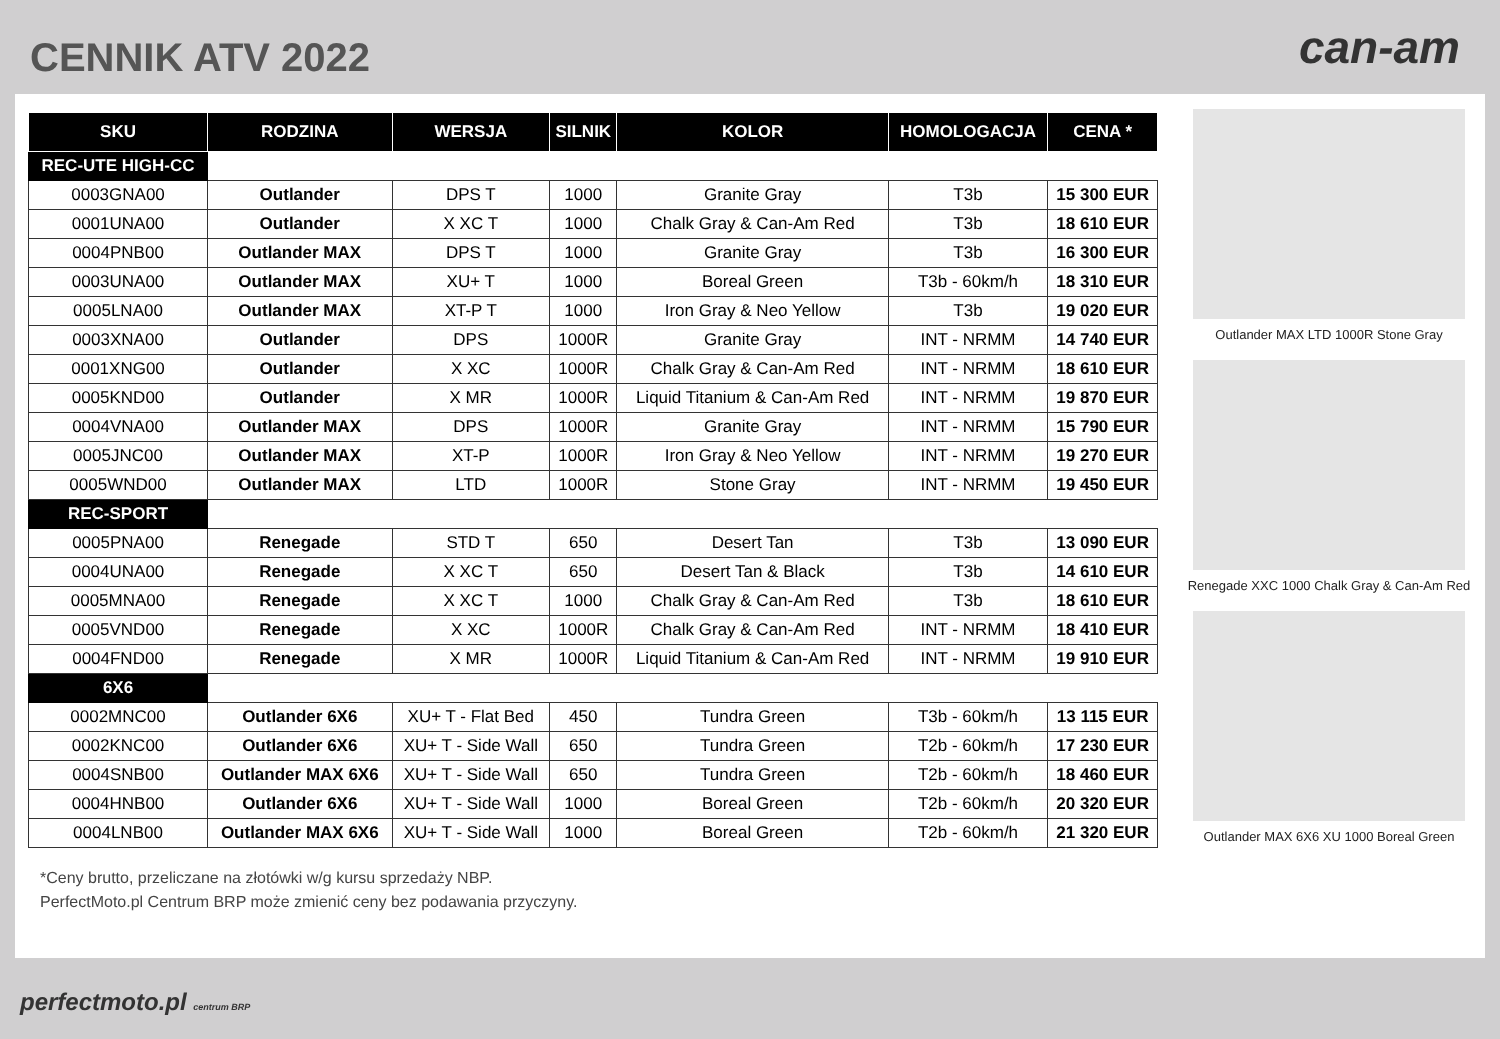CENNIK ATV 2022
can-am
| SKU | RODZINA | WERSJA | SILNIK | KOLOR | HOMOLOGACJA | CENA * |
| --- | --- | --- | --- | --- | --- | --- |
| REC-UTE HIGH-CC | | | | | | |
| 0003GNA00 | Outlander | DPS T | 1000 | Granite Gray | T3b | 15 300 EUR |
| 0001UNA00 | Outlander | X XC T | 1000 | Chalk Gray & Can-Am Red | T3b | 18 610 EUR |
| 0004PNB00 | Outlander MAX | DPS T | 1000 | Granite Gray | T3b | 16 300 EUR |
| 0003UNA00 | Outlander MAX | XU+ T | 1000 | Boreal Green | T3b - 60km/h | 18 310 EUR |
| 0005LNA00 | Outlander MAX | XT-P T | 1000 | Iron Gray & Neo Yellow | T3b | 19 020 EUR |
| 0003XNA00 | Outlander | DPS | 1000R | Granite Gray | INT - NRMM | 14 740 EUR |
| 0001XNG00 | Outlander | X XC | 1000R | Chalk Gray & Can-Am Red | INT - NRMM | 18 610 EUR |
| 0005KND00 | Outlander | X MR | 1000R | Liquid Titanium & Can-Am Red | INT - NRMM | 19 870 EUR |
| 0004VNA00 | Outlander MAX | DPS | 1000R | Granite Gray | INT - NRMM | 15 790 EUR |
| 0005JNC00 | Outlander MAX | XT-P | 1000R | Iron Gray & Neo Yellow | INT - NRMM | 19 270 EUR |
| 0005WND00 | Outlander MAX | LTD | 1000R | Stone Gray | INT - NRMM | 19 450 EUR |
| REC-SPORT | | | | | | |
| 0005PNA00 | Renegade | STD T | 650 | Desert Tan | T3b | 13 090 EUR |
| 0004UNA00 | Renegade | X XC T | 650 | Desert Tan & Black | T3b | 14 610 EUR |
| 0005MNA00 | Renegade | X XC T | 1000 | Chalk Gray & Can-Am Red | T3b | 18 610 EUR |
| 0005VND00 | Renegade | X XC | 1000R | Chalk Gray & Can-Am Red | INT - NRMM | 18 410 EUR |
| 0004FND00 | Renegade | X MR | 1000R | Liquid Titanium & Can-Am Red | INT - NRMM | 19 910 EUR |
| 6X6 | | | | | | |
| 0002MNC00 | Outlander 6X6 | XU+ T - Flat Bed | 450 | Tundra Green | T3b - 60km/h | 13 115 EUR |
| 0002KNC00 | Outlander 6X6 | XU+ T - Side Wall | 650 | Tundra Green | T2b - 60km/h | 17 230 EUR |
| 0004SNB00 | Outlander MAX 6X6 | XU+ T - Side Wall | 650 | Tundra Green | T2b - 60km/h | 18 460 EUR |
| 0004HNB00 | Outlander 6X6 | XU+ T - Side Wall | 1000 | Boreal Green | T2b - 60km/h | 20 320 EUR |
| 0004LNB00 | Outlander MAX 6X6 | XU+ T - Side Wall | 1000 | Boreal Green | T2b - 60km/h | 21 320 EUR |
*Ceny brutto, przeliczane na złotówki w/g kursu sprzedaży NBP.
PerfectMoto.pl Centrum BRP może zmienić ceny bez podawania przyczyny.
Outlander MAX LTD 1000R Stone Gray
Renegade XXC 1000 Chalk Gray & Can-Am Red
Outlander MAX 6X6 XU 1000 Boreal Green
perfectmoto.pl centrum BRP